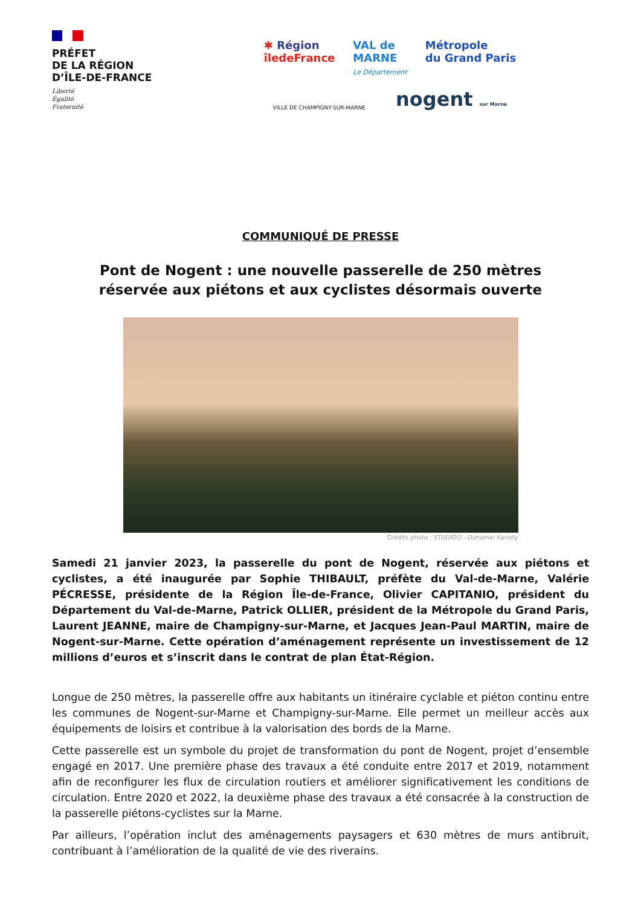PRÉFET
DE LA RÉGION
D’ÎLE-DE-FRANCE
Liberté
Égalité
Fraternité
✱ Région
îledeFrance
VAL de
MARNE
Le Département
Métropole
du Grand Paris
VILLE DE CHAMPIGNY-SUR-MARNE nogent sur Marne
COMMUNIQUÉ DE PRESSE
Pont de Nogent : une nouvelle passerelle de 250 mètres
réservée aux piétons et aux cyclistes désormais ouverte
Crédits photo : STUDIOO - Duhamel Karioty
Samedi 21 janvier 2023, la passerelle du pont de Nogent, réservée aux piétons et cyclistes, a été inaugurée par Sophie THIBAULT, préfète du Val-de-Marne, Valérie PÉCRESSE, présidente de la Région Île-de-France, Olivier CAPITANIO, président du Département du Val-de-Marne, Patrick OLLIER, président de la Métropole du Grand Paris, Laurent JEANNE, maire de Champigny-sur-Marne, et Jacques Jean-Paul MARTIN, maire de Nogent-sur-Marne. Cette opération d’aménagement représente un investissement de 12 millions d’euros et s’inscrit dans le contrat de plan État-Région.
Longue de 250 mètres, la passerelle offre aux habitants un itinéraire cyclable et piéton continu entre les communes de Nogent-sur-Marne et Champigny-sur-Marne. Elle permet un meilleur accès aux équipements de loisirs et contribue à la valorisation des bords de la Marne.
Cette passerelle est un symbole du projet de transformation du pont de Nogent, projet d’ensemble engagé en 2017. Une première phase des travaux a été conduite entre 2017 et 2019, notamment afin de reconfigurer les flux de circulation routiers et améliorer significativement les conditions de circulation. Entre 2020 et 2022, la deuxième phase des travaux a été consacrée à la construction de la passerelle piétons-cyclistes sur la Marne.
Par ailleurs, l’opération inclut des aménagements paysagers et 630 mètres de murs antibruit, contribuant à l’amélioration de la qualité de vie des riverains.